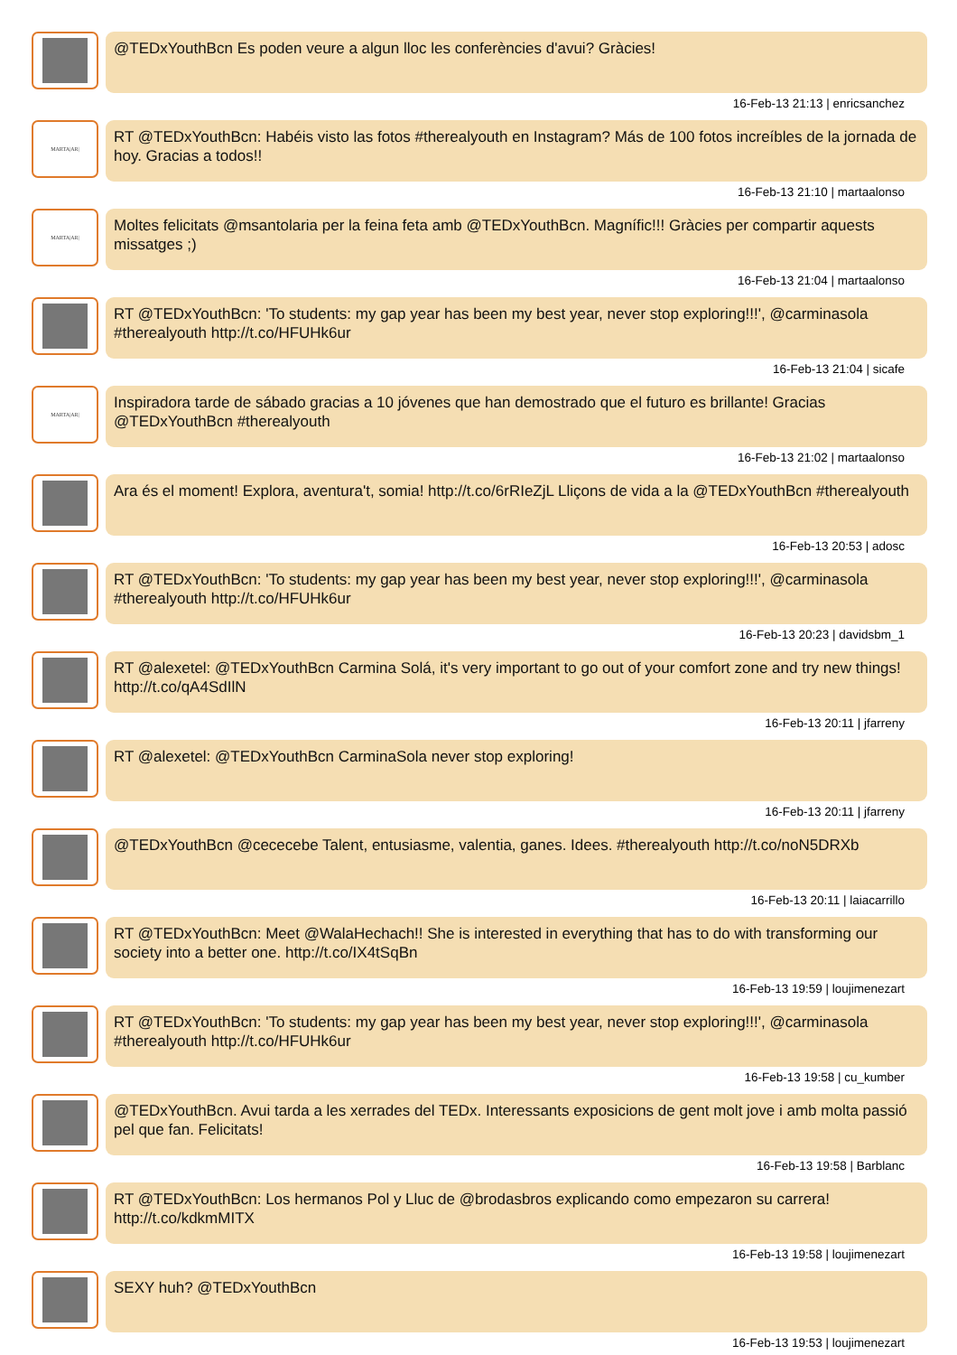@TEDxYouthBcn Es poden veure a algun lloc les conferències d'avui? Gràcies!
16-Feb-13 21:13 | enricsanchez
MARTA|AR|
RT @TEDxYouthBcn: Habéis visto las fotos #therealyouth en Instagram? Más de 100 fotos increíbles de la jornada de hoy. Gracias a todos!!
16-Feb-13 21:10 | martaalonso
MARTA|AR|
Moltes felicitats @msantolaria per la feina feta amb @TEDxYouthBcn. Magnífic!!! Gràcies per compartir aquests missatges ;)
16-Feb-13 21:04 | martaalonso
RT @TEDxYouthBcn: 'To students: my gap year has been my best year, never stop exploring!!!', @carminasola #therealyouth http://t.co/HFUHk6ur
16-Feb-13 21:04 | sicafe
MARTA|AR|
Inspiradora tarde de sábado gracias a 10 jóvenes que han demostrado que el futuro es brillante! Gracias @TEDxYouthBcn #therealyouth
16-Feb-13 21:02 | martaalonso
Ara és el moment! Explora, aventura't, somia! http://t.co/6rRIeZjL Lliçons de vida a la @TEDxYouthBcn #therealyouth
16-Feb-13 20:53 | adosc
RT @TEDxYouthBcn: 'To students: my gap year has been my best year, never stop exploring!!!', @carminasola #therealyouth http://t.co/HFUHk6ur
16-Feb-13 20:23 | davidsbm_1
RT @alexetel: @TEDxYouthBcn Carmina Solá, it's very important to go out of your comfort zone and try new things! http://t.co/qA4SdIlN
16-Feb-13 20:11 | jfarreny
RT @alexetel: @TEDxYouthBcn CarminaSola never stop exploring!
16-Feb-13 20:11 | jfarreny
@TEDxYouthBcn @cececebe Talent, entusiasme, valentia, ganes. Idees. #therealyouth http://t.co/noN5DRXb
16-Feb-13 20:11 | laiacarrillo
RT @TEDxYouthBcn: Meet @WalaHechach!! She is interested in everything that has to do with transforming our society into a better one. http://t.co/IX4tSqBn
16-Feb-13 19:59 | loujimenezart
RT @TEDxYouthBcn: 'To students: my gap year has been my best year, never stop exploring!!!', @carminasola #therealyouth http://t.co/HFUHk6ur
16-Feb-13 19:58 | cu_kumber
@TEDxYouthBcn. Avui tarda a les xerrades del TEDx. Interessants exposicions de gent molt jove i amb molta passió pel que fan. Felicitats!
16-Feb-13 19:58 | Barblanc
RT @TEDxYouthBcn: Los hermanos Pol y Lluc de @brodasbros explicando como empezaron su carrera! http://t.co/kdkmMITX
16-Feb-13 19:58 | loujimenezart
SEXY huh? @TEDxYouthBcn
16-Feb-13 19:53 | loujimenezart